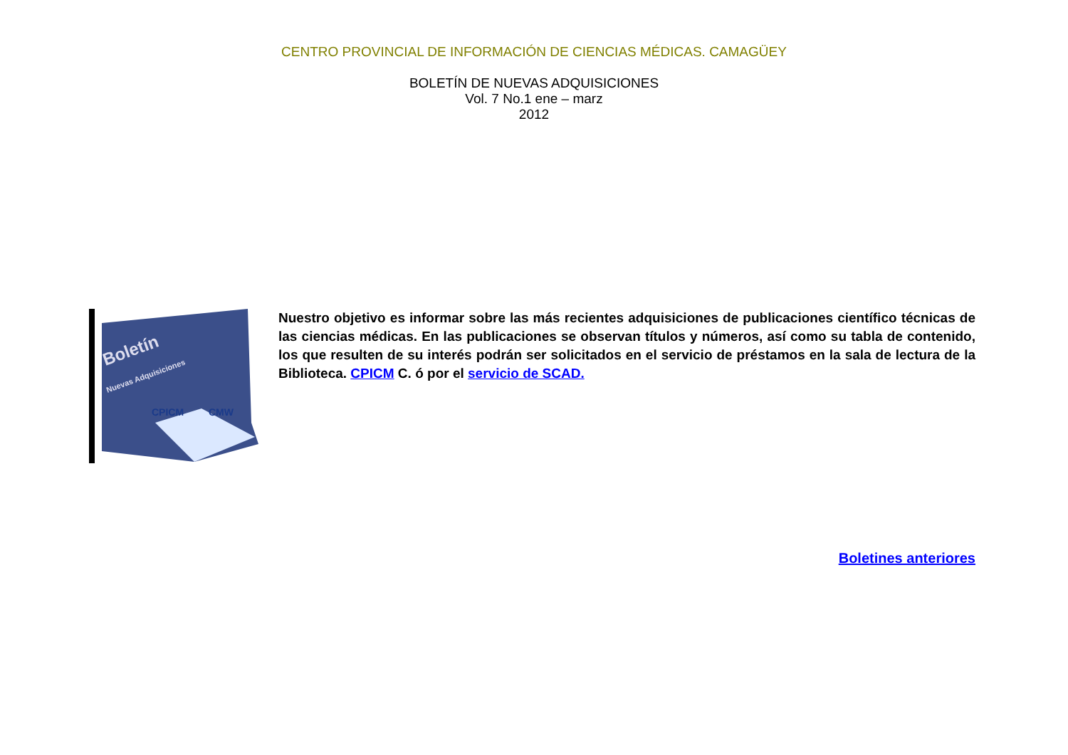CENTRO PROVINCIAL DE INFORMACIÓN DE CIENCIAS MÉDICAS. CAMAGÜEY
BOLETÍN DE NUEVAS ADQUISICIONES
Vol. 7 No.1 ene – marz
2012
Boletín
Nuevas Adquisiciones
CPICM
CMW
Nuestro objetivo es informar sobre las más recientes adquisiciones de publicaciones científico técnicas de las ciencias médicas. En las publicaciones se observan títulos y números, así como su tabla de contenido, los que resulten de su interés podrán ser solicitados en el servicio de préstamos en la sala de lectura de la Biblioteca. CPICM C. ó por el servicio de SCAD.
Boletines anteriores